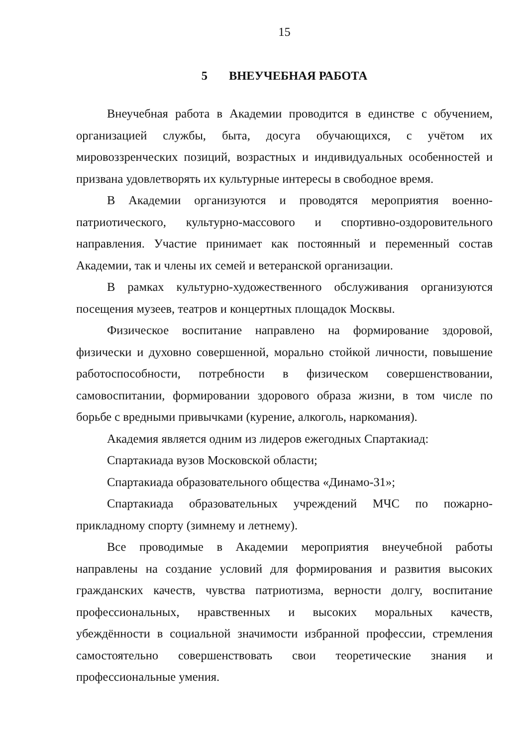15
5 ВНЕУЧЕБНАЯ РАБОТА
Внеучебная работа в Академии проводится в единстве с обучением, организацией службы, быта, досуга обучающихся, с учётом их мировоззренческих позиций, возрастных и индивидуальных особенностей и призвана удовлетворять их культурные интересы в свободное время.
В Академии организуются и проводятся мероприятия военно-патриотического, культурно-массового и спортивно-оздоровительного направления. Участие принимает как постоянный и переменный состав Академии, так и члены их семей и ветеранской организации.
В рамках культурно-художественного обслуживания организуются посещения музеев, театров и концертных площадок Москвы.
Физическое воспитание направлено на формирование здоровой, физически и духовно совершенной, морально стойкой личности, повышение работоспособности, потребности в физическом совершенствовании, самовоспитании, формировании здорового образа жизни, в том числе по борьбе с вредными привычками (курение, алкоголь, наркомания).
Академия является одним из лидеров ежегодных Спартакиад:
Спартакиада вузов Московской области;
Спартакиада образовательного общества «Динамо-31»;
Спартакиада образовательных учреждений МЧС по пожарно-прикладному спорту (зимнему и летнему).
Все проводимые в Академии мероприятия внеучебной работы направлены на создание условий для формирования и развития высоких гражданских качеств, чувства патриотизма, верности долгу, воспитание профессиональных, нравственных и высоких моральных качеств, убеждённости в социальной значимости избранной профессии, стремления самостоятельно совершенствовать свои теоретические знания и профессиональные умения.